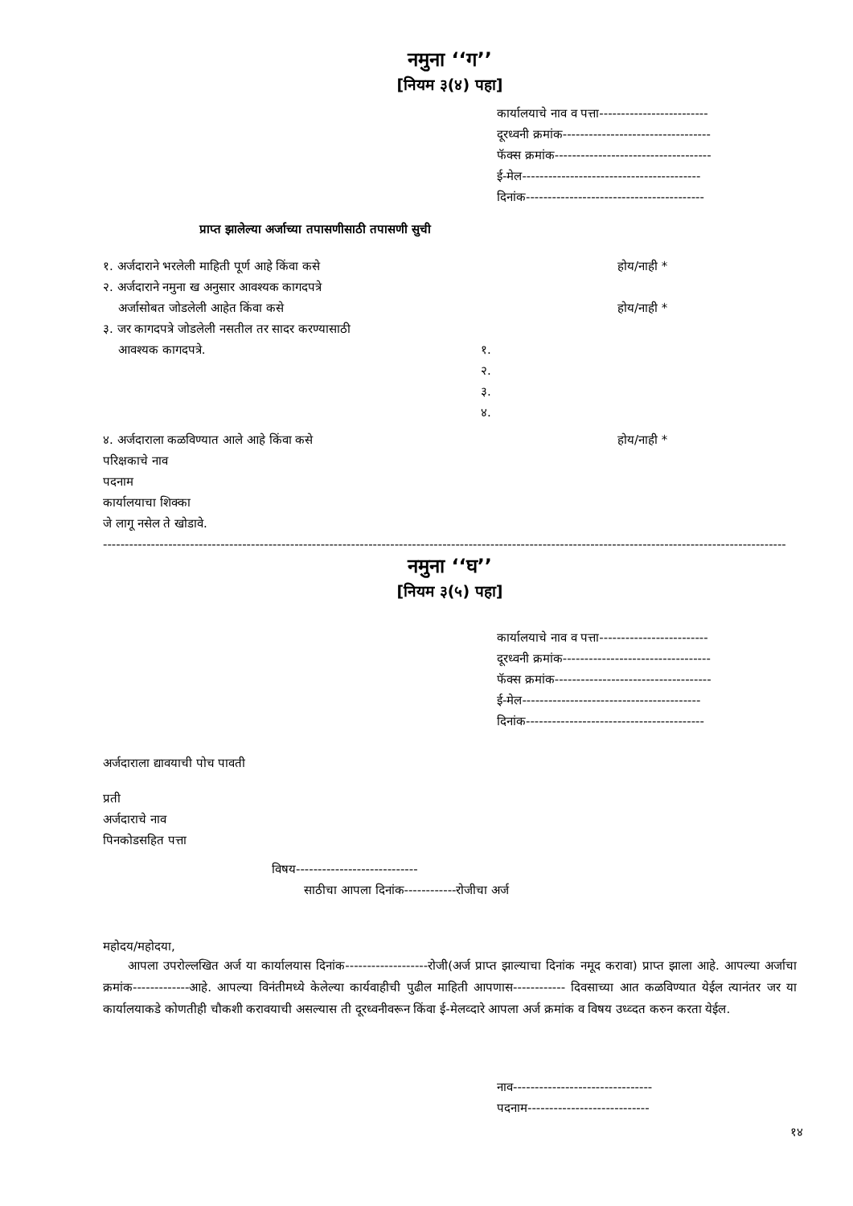नमुना ‘‘ग’’
[नियम ३(४) पहा]
कार्यालयाचे नाव व पत्ता-------------------------
दूरध्वनी क्रमांक----------------------------------
फॅक्स क्रमांक------------------------------------
ई-मेल-----------------------------------------
दिनांक-----------------------------------------
प्राप्त झालेल्या अर्जाच्या तपासणीसाठी तपासणी सुची
१. अर्जदाराने भरलेली माहिती पूर्ण आहे किंवा कसे होय/नाही *
२. अर्जदाराने नमुना ख अनुसार आवश्यक कागदपत्रे
अर्जासोबत जोडलेली आहेत किंवा कसे होय/नाही *
३. जर कागदपत्रे जोडलेली नसतील तर सादर करण्यासाठी
आवश्यक कागदपत्रे. १.
२.
३.
४.
४. अर्जदाराला कळविण्यात आले आहे किंवा कसे होय/नाही *
परिक्षकाचे नाव
पदनाम
कार्यालयाचा शिक्का
जे लागू नसेल ते खोडावे.
-------------------------------------------------------------------------------------------------------------------------------------------------------------
नमुना ‘‘घ’’
[नियम ३(५) पहा]
कार्यालयाचे नाव व पत्ता-------------------------
दूरध्वनी क्रमांक----------------------------------
फॅक्स क्रमांक------------------------------------
ई-मेल-----------------------------------------
दिनांक-----------------------------------------
अर्जदाराला द्यावयाची पोच पावती
प्रती
अर्जदाराचे नाव
पिनकोडसहित पत्ता
विषय----------------------------
साठीचा आपला दिनांक------------रोजीचा अर्ज
महोदय/महोदया,
आपला उपरोल्लखित अर्ज या कार्यालयास दिनांक-------------------रोजी(अर्ज प्राप्त झाल्याचा दिनांक नमूद करावा) प्राप्त झाला आहे. आपल्या अर्जाचा क्रमांक-------------आहे. आपल्या विनंतीमध्ये केलेल्या कार्यवाहीची पुढील माहिती आपणास------------ दिवसाच्या आत कळविण्यात येईल त्यानंतर जर या कार्यालयाकडे कोणतीही चौकशी करावयाची असल्यास ती दूरध्वनीवरून किंवा ई-मेलव्दारे आपला अर्ज क्रमांक व विषय उध्व्दत करुन करता येईल.
नाव--------------------------------
पदनाम----------------------------
१४